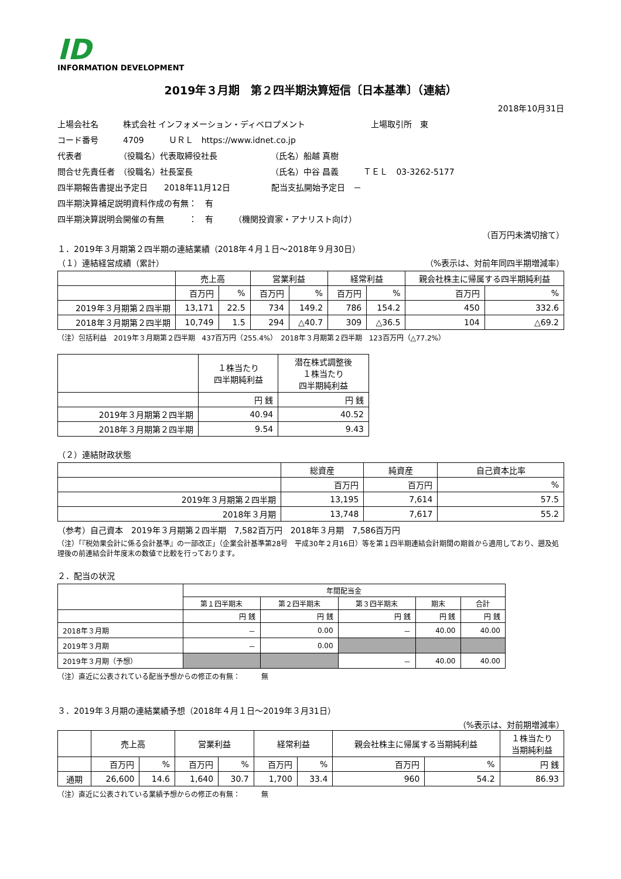ID
INFORMATION DEVELOPMENT
2019年３月期　第２四半期決算短信〔日本基準〕（連結）
2018年10月31日
上場会社名　　　株式会社 インフォメーション・ディベロプメント　　　　　　　　上場取引所　東
コード番号　　　4709　　　ＵＲＬ　https://www.idnet.co.jp
代表者　　　　　（役職名）代表取締役社長　　　　　　　（氏名）船越 真樹
問合せ先責任者　（役職名）社長室長　　　　　　　　　　（氏名）中谷 昌義　　　ＴＥＬ　03-3262-5177
四半期報告書提出予定日　　2018年11月12日　　　　　配当支払開始予定日　－
四半期決算補足説明資料作成の有無：　有
四半期決算説明会開催の有無　　　：　有　　　（機関投資家・アナリスト向け）
（百万円未満切捨て）
１．2019年３月期第２四半期の連結業績（2018年４月１日～2018年９月30日）
（１）連結経営成績（累計） （%表示は、対前年同四半期増減率）
| | 売上高 | | 営業利益 | | 経常利益 | | 親会社株主に帰属する四半期純利益 | |
| --- | --- | --- | --- | --- | --- | --- | --- | --- |
| | 百万円 | % | 百万円 | % | 百万円 | % | 百万円 | % |
| 2019年３月期第２四半期 | 13,171 | 22.5 | 734 | 149.2 | 786 | 154.2 | 450 | 332.6 |
| 2018年３月期第２四半期 | 10,749 | 1.5 | 294 | △40.7 | 309 | △36.5 | 104 | △69.2 |
（注）包括利益　2019年３月期第２四半期　437百万円（255.4%）　2018年３月期第２四半期　123百万円（△77.2%）
| | １株当たり 四半期純利益 | 潜在株式調整後 １株当たり 四半期純利益 |
| --- | --- | --- |
| | 円 銭 | 円 銭 |
| 2019年３月期第２四半期 | 40.94 | 40.52 |
| 2018年３月期第２四半期 | 9.54 | 9.43 |
（２）連結財政状態
| | 総資産 | 純資産 | 自己資本比率 |
| --- | --- | --- | --- |
| | 百万円 | 百万円 | % |
| 2019年３月期第２四半期 | 13,195 | 7,614 | 57.5 |
| 2018年３月期 | 13,748 | 7,617 | 55.2 |
（参考）自己資本　2019年３月期第２四半期　7,582百万円　2018年３月期　7,586百万円
（注）「『税効果会計に係る会計基準』の一部改正」（企業会計基準第28号　平成30年２月16日）等を第１四半期連結会計期間の期首から適用しており、遡及処理後の前連結会計年度末の数値で比較を行っております。
２．配当の状況
| | 年間配当金 | | | | |
| --- | --- | --- | --- | --- | --- |
| | 第１四半期末 | 第２四半期末 | 第３四半期末 | 期末 | 合計 |
| | 円 銭 | 円 銭 | 円 銭 | 円 銭 | 円 銭 |
| 2018年３月期 | － | 0.00 | － | 40.00 | 40.00 |
| 2019年３月期 | － | 0.00 | | | |
| 2019年３月期（予想） | | | － | 40.00 | 40.00 |
（注）直近に公表されている配当予想からの修正の有無：　　　無
３．2019年３月期の連結業績予想（2018年４月１日～2019年３月31日）
（%表示は、対前期増減率）
| | 売上高 | | 営業利益 | | 経常利益 | | 親会社株主に帰属する当期純利益 | | １株当たり 当期純利益 |
| --- | --- | --- | --- | --- | --- | --- | --- | --- | --- |
| | 百万円 | % | 百万円 | % | 百万円 | % | 百万円 | % | 円 銭 |
| 通期 | 26,600 | 14.6 | 1,640 | 30.7 | 1,700 | 33.4 | 960 | 54.2 | 86.93 |
（注）直近に公表されている業績予想からの修正の有無：　　　無